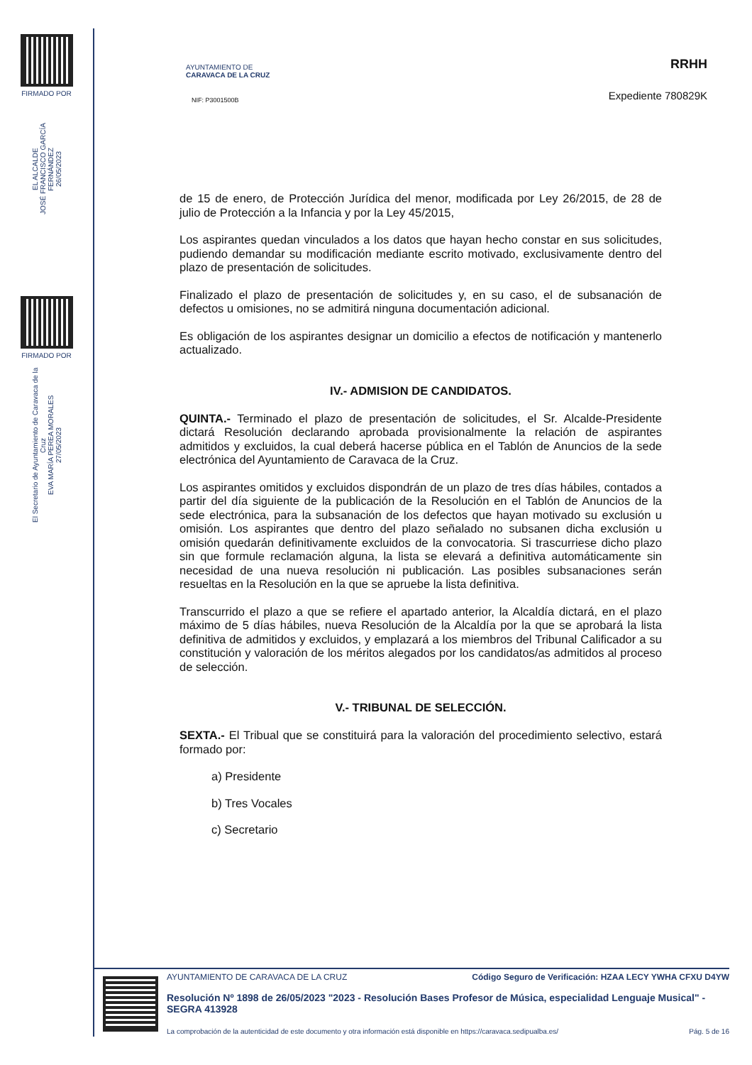FIRMADO POR
EL ALCALDE
JOSÉ FRANCISCO GARCÍA FERNÁNDEZ
26/05/2023
FIRMADO POR
El Secretario de Ayuntamiento de Caravaca de la Cruz
EVA MARÍA PEREA MORALES
27/05/2023
AYUNTAMIENTO DE
CARAVACA DE LA CRUZ
NIF: P3001500B
RRHH
Expediente 780829K
de 15 de enero, de Protección Jurídica del menor, modificada por Ley 26/2015, de 28 de julio de Protección a la Infancia y por la Ley 45/2015,
Los aspirantes quedan vinculados a los datos que hayan hecho constar en sus solicitudes, pudiendo demandar su modificación mediante escrito motivado, exclusivamente dentro del plazo de presentación de solicitudes.
Finalizado el plazo de presentación de solicitudes y, en su caso, el de subsanación de defectos u omisiones, no se admitirá ninguna documentación adicional.
Es obligación de los aspirantes designar un domicilio a efectos de notificación y mantenerlo actualizado.
IV.- ADMISION DE CANDIDATOS.
QUINTA.- Terminado el plazo de presentación de solicitudes, el Sr. Alcalde-Presidente dictará Resolución declarando aprobada provisionalmente la relación de aspirantes admitidos y excluidos, la cual deberá hacerse pública en el Tablón de Anuncios de la sede electrónica del Ayuntamiento de Caravaca de la Cruz.
Los aspirantes omitidos y excluidos dispondrán de un plazo de tres días hábiles, contados a partir del día siguiente de la publicación de la Resolución en el Tablón de Anuncios de la sede electrónica, para la subsanación de los defectos que hayan motivado su exclusión u omisión. Los aspirantes que dentro del plazo señalado no subsanen dicha exclusión u omisión quedarán definitivamente excluidos de la convocatoria. Si trascurriese dicho plazo sin que formule reclamación alguna, la lista se elevará a definitiva automáticamente sin necesidad de una nueva resolución ni publicación. Las posibles subsanaciones serán resueltas en la Resolución en la que se apruebe la lista definitiva.
Transcurrido el plazo a que se refiere el apartado anterior, la Alcaldía dictará, en el plazo máximo de 5 días hábiles, nueva Resolución de la Alcaldía por la que se aprobará la lista definitiva de admitidos y excluidos, y emplazará a los miembros del Tribunal Calificador a su constitución y valoración de los méritos alegados por los candidatos/as admitidos al proceso de selección.
V.- TRIBUNAL DE SELECCIÓN.
SEXTA.- El Tribual que se constituirá para la valoración del procedimiento selectivo, estará formado por:
a) Presidente
b) Tres Vocales
c) Secretario
AYUNTAMIENTO DE CARAVACA DE LA CRUZ Código Seguro de Verificación: HZAA LECY YWHA CFXU D4YW
Resolución Nº 1898 de 26/05/2023 "2023 - Resolución Bases Profesor de Música, especialidad Lenguaje Musical" - SEGRA 413928
La comprobación de la autenticidad de este documento y otra información está disponible en https://caravaca.sedipualba.es/ Pág. 5 de 16